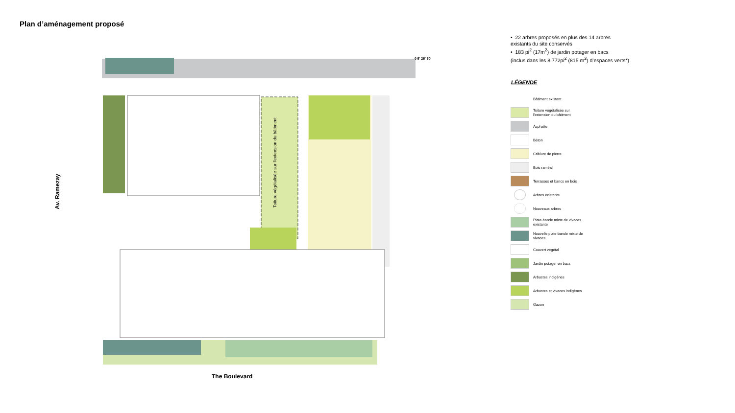Plan d’aménagement proposé
Av. Ramezay
The Boulevard
Toiture végétalisée sur l'extension du bâtiment
0 5' 25' 50'
• 22 arbres proposés en plus des 14 arbres existants du site conservés
• 183 pi<sup>2</sup> (17m<sup>2</sup>) de jardin potager en bacs
(inclus dans les 8 772pi<sup>2</sup> (815 m<sup>2</sup>) d’espaces verts*)
LÉGENDE
Bâtiment existant
Toiture végétalisée sur
l'extension du bâtiment
Asphalte
Béton
Criblure de pierre
Bois raméal
Terrasses et bancs en bois
Arbres existants
Nouveaux arbres
Plate-bande mixte de vivaces
existante
Nouvelle plate-bande mixte de
vivaces
Couvert végétal
Jardin potager en bacs
Arbustes indigènes
Arbustes et vivaces indigènes
Gazon